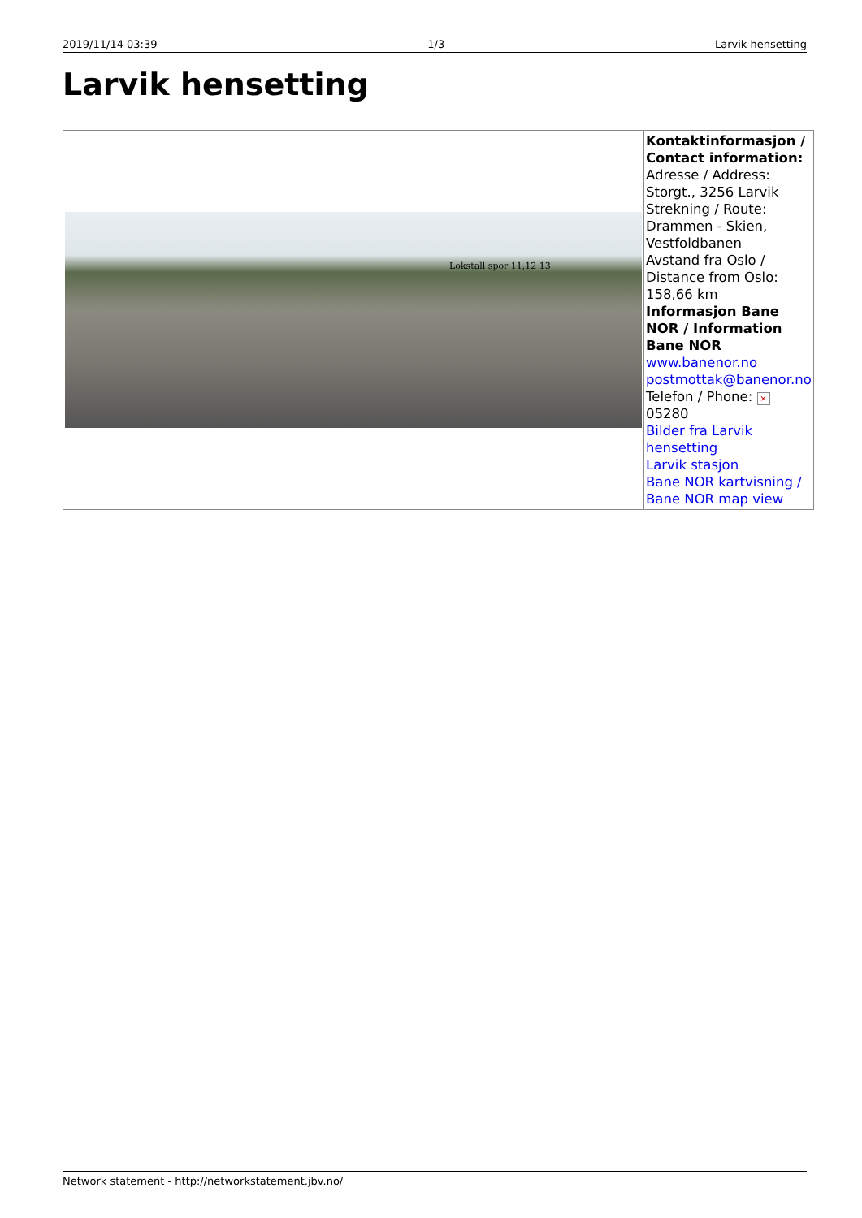2019/11/14 03:39 1/3 Larvik hensetting
Larvik hensetting
| Lokstall spor 11,12 13 | Kontaktinformasjon / Contact information: Adresse / Address: Storgt., 3256 Larvik Strekning / Route: Drammen - Skien, Vestfoldbanen Avstand fra Oslo / Distance from Oslo: 158,66 km Informasjon Bane NOR / Information Bane NOR www.banenor.no postmottak@banenor.no Telefon / Phone: × 05280 Bilder fra Larvik hensetting Larvik stasjon Bane NOR kartvisning / Bane NOR map view |
Network statement - http://networkstatement.jbv.no/